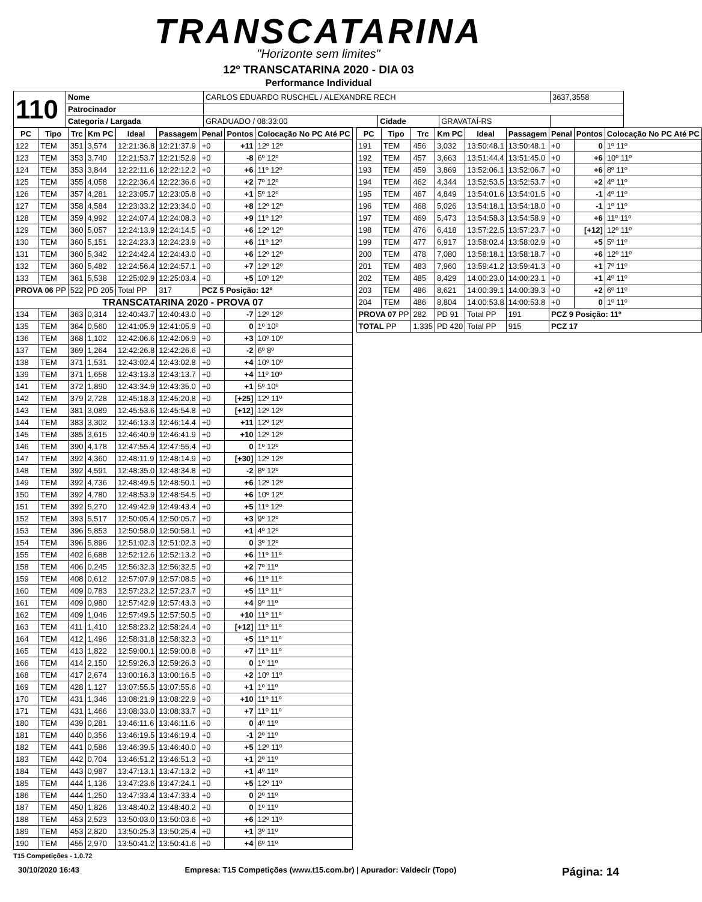TRANSCATARINA
"Horizonte sem limites"
12º TRANSCATARINA 2020 - DIA 03
Performance Individual
| 110 | Nome | CARLOS EDUARDO RUSCHEL / ALEXANDRE RECH | | | | 3637,3558 |
| | Patrocinador | | | | | |
| | Categoria / Largada | GRADUADO / 08:33:00 | Cidade | GRAVATAÍ-RS | | |
| PC | Tipo | Trc | Km PC | Ideal | Passagem | Penal | Pontos | Colocação No PC Até PC |
| --- | --- | --- | --- | --- | --- | --- | --- | --- |
| 122 | TEM | 351 | 3,574 | 12:21:36.8 | 12:21:37.9 | +0 | +11 | 12º 12º |
| 123 | TEM | 353 | 3,740 | 12:21:53.7 | 12:21:52.9 | +0 | -8 | 6º 12º |
| 124 | TEM | 353 | 3,844 | 12:22:11.6 | 12:22:12.2 | +0 | +6 | 11º 12º |
| 125 | TEM | 355 | 4,058 | 12:22:36.4 | 12:22:36.6 | +0 | +2 | 7º 12º |
| 126 | TEM | 357 | 4,281 | 12:23:05.7 | 12:23:05.8 | +0 | +1 | 5º 12º |
| 127 | TEM | 358 | 4,584 | 12:23:33.2 | 12:23:34.0 | +0 | +8 | 12º 12º |
| 128 | TEM | 359 | 4,992 | 12:24:07.4 | 12:24:08.3 | +0 | +9 | 11º 12º |
| 129 | TEM | 360 | 5,057 | 12:24:13.9 | 12:24:14.5 | +0 | +6 | 12º 12º |
| 130 | TEM | 360 | 5,151 | 12:24:23.3 | 12:24:23.9 | +0 | +6 | 11º 12º |
| 131 | TEM | 360 | 5,342 | 12:24:42.4 | 12:24:43.0 | +0 | +6 | 12º 12º |
| 132 | TEM | 360 | 5,482 | 12:24:56.4 | 12:24:57.1 | +0 | +7 | 12º 12º |
| 133 | TEM | 361 | 5,538 | 12:25:02.9 | 12:25:03.4 | +0 | +5 | 10º 12º |
| PROVA 06 PP | | 522 | PD 205 | Total PP | 317 | PCZ 5 Posição: 12º | | |
| TRANSCATARINA 2020 - PROVA 07 | | | | | | | | |
| 134 | TEM | 363 | 0,314 | 12:40:43.7 | 12:40:43.0 | +0 | -7 | 12º 12º |
| 135 | TEM | 364 | 0,560 | 12:41:05.9 | 12:41:05.9 | +0 | 0 | 1º 10º |
| 136 | TEM | 368 | 1,102 | 12:42:06.6 | 12:42:06.9 | +0 | +3 | 10º 10º |
| 137 | TEM | 369 | 1,264 | 12:42:26.8 | 12:42:26.6 | +0 | -2 | 6º 8º |
| 138 | TEM | 371 | 1,531 | 12:43:02.4 | 12:43:02.8 | +0 | +4 | 10º 10º |
| 139 | TEM | 371 | 1,658 | 12:43:13.3 | 12:43:13.7 | +0 | +4 | 11º 10º |
| 141 | TEM | 372 | 1,890 | 12:43:34.9 | 12:43:35.0 | +0 | +1 | 5º 10º |
| 142 | TEM | 379 | 2,728 | 12:45:18.3 | 12:45:20.8 | +0 | [+25] | 12º 11º |
| 143 | TEM | 381 | 3,089 | 12:45:53.6 | 12:45:54.8 | +0 | [+12] | 12º 12º |
| 144 | TEM | 383 | 3,302 | 12:46:13.3 | 12:46:14.4 | +0 | +11 | 12º 12º |
| 145 | TEM | 385 | 3,615 | 12:46:40.9 | 12:46:41.9 | +0 | +10 | 12º 12º |
| 146 | TEM | 390 | 4,178 | 12:47:55.4 | 12:47:55.4 | +0 | 0 | 1º 12º |
| 147 | TEM | 392 | 4,360 | 12:48:11.9 | 12:48:14.9 | +0 | [+30] | 12º 12º |
| 148 | TEM | 392 | 4,591 | 12:48:35.0 | 12:48:34.8 | +0 | -2 | 8º 12º |
| 149 | TEM | 392 | 4,736 | 12:48:49.5 | 12:48:50.1 | +0 | +6 | 12º 12º |
| 150 | TEM | 392 | 4,780 | 12:48:53.9 | 12:48:54.5 | +0 | +6 | 10º 12º |
| 151 | TEM | 392 | 5,270 | 12:49:42.9 | 12:49:43.4 | +0 | +5 | 11º 12º |
| 152 | TEM | 393 | 5,517 | 12:50:05.4 | 12:50:05.7 | +0 | +3 | 9º 12º |
| 153 | TEM | 396 | 5,853 | 12:50:58.0 | 12:50:58.1 | +0 | +1 | 4º 12º |
| 154 | TEM | 396 | 5,896 | 12:51:02.3 | 12:51:02.3 | +0 | 0 | 3º 12º |
| 155 | TEM | 402 | 6,688 | 12:52:12.6 | 12:52:13.2 | +0 | +6 | 11º 11º |
| 158 | TEM | 406 | 0,245 | 12:56:32.3 | 12:56:32.5 | +0 | +2 | 7º 11º |
| 159 | TEM | 408 | 0,612 | 12:57:07.9 | 12:57:08.5 | +0 | +6 | 11º 11º |
| 160 | TEM | 409 | 0,783 | 12:57:23.2 | 12:57:23.7 | +0 | +5 | 11º 11º |
| 161 | TEM | 409 | 0,980 | 12:57:42.9 | 12:57:43.3 | +0 | +4 | 9º 11º |
| 162 | TEM | 409 | 1,046 | 12:57:49.5 | 12:57:50.5 | +0 | +10 | 11º 11º |
| 163 | TEM | 411 | 1,410 | 12:58:23.2 | 12:58:24.4 | +0 | [+12] | 11º 11º |
| 164 | TEM | 412 | 1,496 | 12:58:31.8 | 12:58:32.3 | +0 | +5 | 11º 11º |
| 165 | TEM | 413 | 1,822 | 12:59:00.1 | 12:59:00.8 | +0 | +7 | 11º 11º |
| 166 | TEM | 414 | 2,150 | 12:59:26.3 | 12:59:26.3 | +0 | 0 | 1º 11º |
| 168 | TEM | 417 | 2,674 | 13:00:16.3 | 13:00:16.5 | +0 | +2 | 10º 11º |
| 169 | TEM | 428 | 1,127 | 13:07:55.5 | 13:07:55.6 | +0 | +1 | 1º 11º |
| 170 | TEM | 431 | 1,346 | 13:08:21.9 | 13:08:22.9 | +0 | +10 | 11º 11º |
| 171 | TEM | 431 | 1,466 | 13:08:33.0 | 13:08:33.7 | +0 | +7 | 11º 11º |
| 180 | TEM | 439 | 0,281 | 13:46:11.6 | 13:46:11.6 | +0 | 0 | 4º 11º |
| 181 | TEM | 440 | 0,356 | 13:46:19.5 | 13:46:19.4 | +0 | -1 | 2º 11º |
| 182 | TEM | 441 | 0,586 | 13:46:39.5 | 13:46:40.0 | +0 | +5 | 12º 11º |
| 183 | TEM | 442 | 0,704 | 13:46:51.2 | 13:46:51.3 | +0 | +1 | 2º 11º |
| 184 | TEM | 443 | 0,987 | 13:47:13.1 | 13:47:13.2 | +0 | +1 | 4º 11º |
| 185 | TEM | 444 | 1,136 | 13:47:23.6 | 13:47:24.1 | +0 | +5 | 12º 11º |
| 186 | TEM | 444 | 1,250 | 13:47:33.4 | 13:47:33.4 | +0 | 0 | 2º 11º |
| 187 | TEM | 450 | 1,826 | 13:48:40.2 | 13:48:40.2 | +0 | 0 | 1º 11º |
| 188 | TEM | 453 | 2,523 | 13:50:03.0 | 13:50:03.6 | +0 | +6 | 12º 11º |
| 189 | TEM | 453 | 2,820 | 13:50:25.3 | 13:50:25.4 | +0 | +1 | 3º 11º |
| 190 | TEM | 455 | 2,970 | 13:50:41.2 | 13:50:41.6 | +0 | +4 | 6º 11º |
| PC | Tipo | Trc | Km PC | Ideal | Passagem | Penal | Pontos | Colocação No PC Até PC |
| --- | --- | --- | --- | --- | --- | --- | --- | --- |
| 191 | TEM | 456 | 3,032 | 13:50:48.1 | 13:50:48.1 | +0 | 0 | 1º 11º |
| 192 | TEM | 457 | 3,663 | 13:51:44.4 | 13:51:45.0 | +0 | +6 | 10º 11º |
| 193 | TEM | 459 | 3,869 | 13:52:06.1 | 13:52:06.7 | +0 | +6 | 8º 11º |
| 194 | TEM | 462 | 4,344 | 13:52:53.5 | 13:52:53.7 | +0 | +2 | 4º 11º |
| 195 | TEM | 467 | 4,849 | 13:54:01.6 | 13:54:01.5 | +0 | -1 | 4º 11º |
| 196 | TEM | 468 | 5,026 | 13:54:18.1 | 13:54:18.0 | +0 | -1 | 1º 11º |
| 197 | TEM | 469 | 5,473 | 13:54:58.3 | 13:54:58.9 | +0 | +6 | 11º 11º |
| 198 | TEM | 476 | 6,418 | 13:57:22.5 | 13:57:23.7 | +0 | [+12] | 12º 11º |
| 199 | TEM | 477 | 6,917 | 13:58:02.4 | 13:58:02.9 | +0 | +5 | 5º 11º |
| 200 | TEM | 478 | 7,080 | 13:58:18.1 | 13:58:18.7 | +0 | +6 | 12º 11º |
| 201 | TEM | 483 | 7,960 | 13:59:41.2 | 13:59:41.3 | +0 | +1 | 7º 11º |
| 202 | TEM | 485 | 8,429 | 14:00:23.0 | 14:00:23.1 | +0 | +1 | 4º 11º |
| 203 | TEM | 486 | 8,621 | 14:00:39.1 | 14:00:39.3 | +0 | +2 | 6º 11º |
| 204 | TEM | 486 | 8,804 | 14:00:53.8 | 14:00:53.8 | +0 | 0 | 1º 11º |
| PROVA 07 PP | | 282 | PD 91 | Total PP | 191 | PCZ 9 Posição: 11º | | |
| TOTAL PP | | 1.335 | PD 420 | Total PP | 915 | PCZ 17 | | |
T15 Competições - 1.0.72
30/10/2020 16:43 Empresa: T15 Competições (www.t15.com.br) | Apurador: Valdecir (Topo) Página: 14